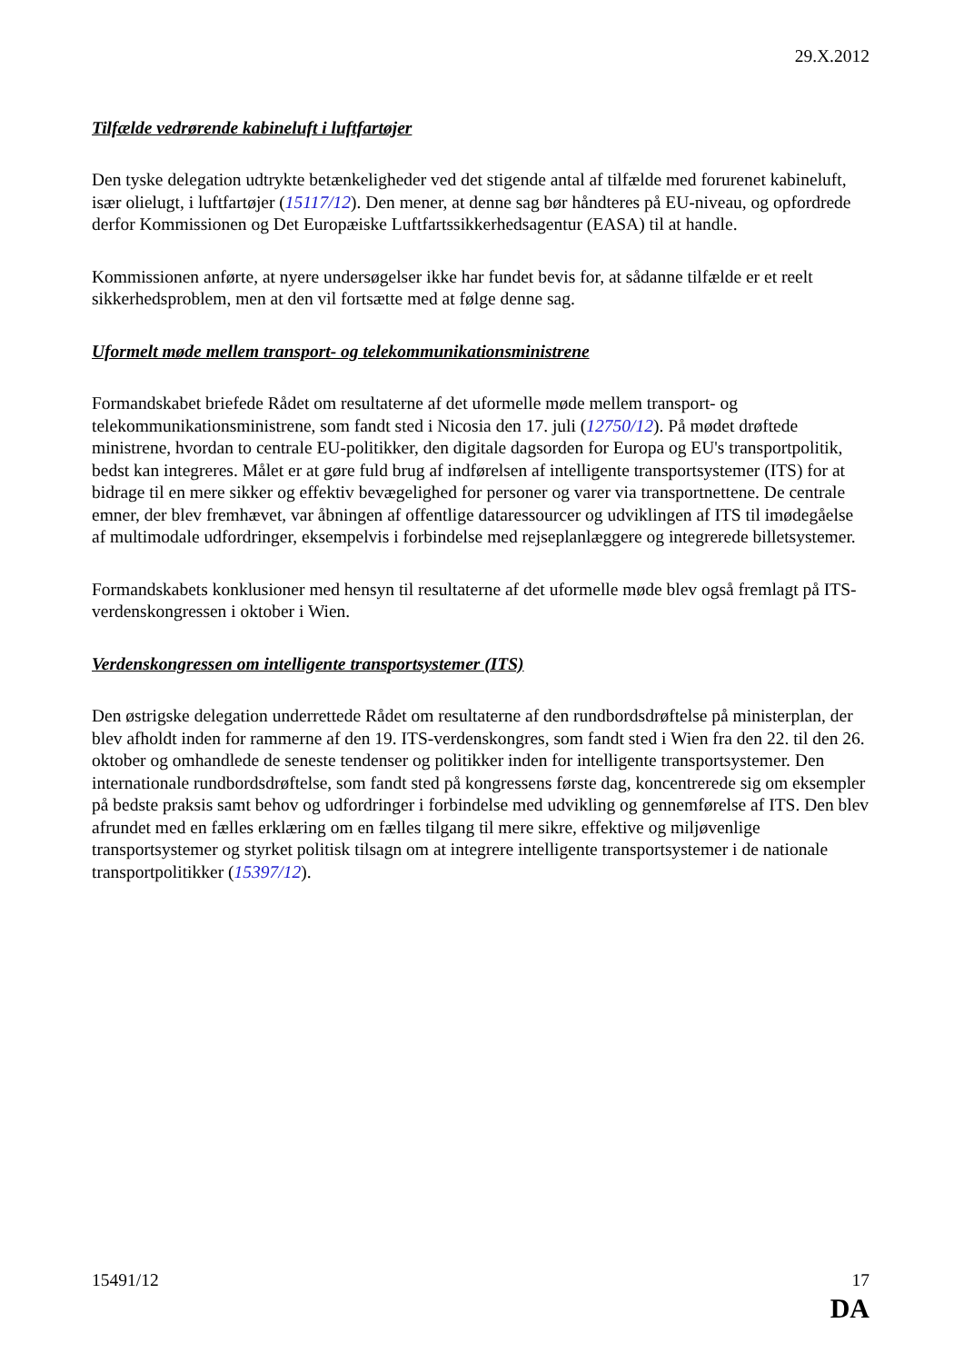29.X.2012
Tilfælde vedrørende kabineluft i luftfartøjer
Den tyske delegation udtrykte betænkeligheder ved det stigende antal af tilfælde med forurenet kabineluft, især olielugt, i luftfartøjer (15117/12). Den mener, at denne sag bør håndteres på EU-niveau, og opfordrede derfor Kommissionen og Det Europæiske Luftfartssikkerhedsagentur (EASA) til at handle.
Kommissionen anførte, at nyere undersøgelser ikke har fundet bevis for, at sådanne tilfælde er et reelt sikkerhedsproblem, men at den vil fortsætte med at følge denne sag.
Uformelt møde mellem transport- og telekommunikationsministrene
Formandskabet briefede Rådet om resultaterne af det uformelle møde mellem transport- og telekommunikationsministrene, som fandt sted i Nicosia den 17. juli (12750/12). På mødet drøftede ministrene, hvordan to centrale EU-politikker, den digitale dagsorden for Europa og EU's transportpolitik, bedst kan integreres. Målet er at gøre fuld brug af indførelsen af intelligente transportsystemer (ITS) for at bidrage til en mere sikker og effektiv bevægelighed for personer og varer via transportnettene. De centrale emner, der blev fremhævet, var åbningen af offentlige dataressourcer og udviklingen af ITS til imødegåelse af multimodale udfordringer, eksempelvis i forbindelse med rejseplanlæggere og integrerede billetsystemer.
Formandskabets konklusioner med hensyn til resultaterne af det uformelle møde blev også fremlagt på ITS-verdenskongressen i oktober i Wien.
Verdenskongressen om intelligente transportsystemer (ITS)
Den østrigske delegation underrettede Rådet om resultaterne af den rundbordsdrøftelse på ministerplan, der blev afholdt inden for rammerne af den 19. ITS-verdenskongres, som fandt sted i Wien fra den 22. til den 26. oktober og omhandlede de seneste tendenser og politikker inden for intelligente transportsystemer. Den internationale rundbordsdrøftelse, som fandt sted på kongressens første dag, koncentrerede sig om eksempler på bedste praksis samt behov og udfordringer i forbindelse med udvikling og gennemførelse af ITS. Den blev afrundet med en fælles erklæring om en fælles tilgang til mere sikre, effektive og miljøvenlige transportsystemer og styrket politisk tilsagn om at integrere intelligente transportsystemer i de nationale transportpolitikker (15397/12).
15491/12 17
DA